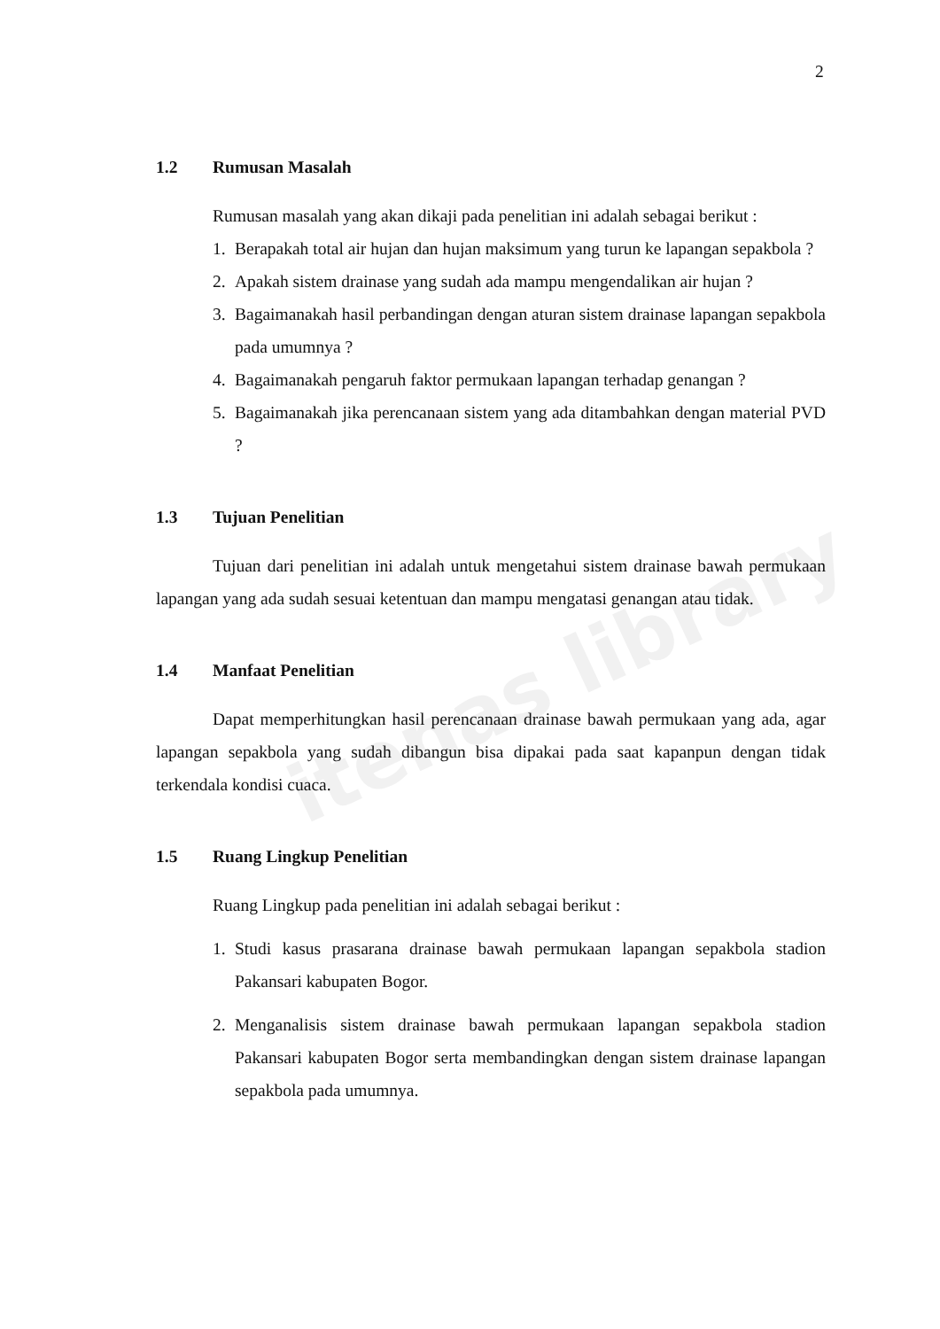itenas library
2
1.2 Rumusan Masalah
Rumusan masalah yang akan dikaji pada penelitian ini adalah sebagai berikut :
1. Berapakah total air hujan dan hujan maksimum yang turun ke lapangan sepakbola ?
2. Apakah sistem drainase yang sudah ada mampu mengendalikan air hujan ?
3. Bagaimanakah hasil perbandingan dengan aturan sistem drainase lapangan sepakbola pada umumnya ?
4. Bagaimanakah pengaruh faktor permukaan lapangan terhadap genangan ?
5. Bagaimanakah jika perencanaan sistem yang ada ditambahkan dengan material PVD ?
1.3 Tujuan Penelitian
Tujuan dari penelitian ini adalah untuk mengetahui sistem drainase bawah permukaan lapangan yang ada sudah sesuai ketentuan dan mampu mengatasi genangan atau tidak.
1.4 Manfaat Penelitian
Dapat memperhitungkan hasil perencanaan drainase bawah permukaan yang ada, agar lapangan sepakbola yang sudah dibangun bisa dipakai pada saat kapanpun dengan tidak terkendala kondisi cuaca.
1.5 Ruang Lingkup Penelitian
Ruang Lingkup pada penelitian ini adalah sebagai berikut :
1. Studi kasus prasarana drainase bawah permukaan lapangan sepakbola stadion Pakansari kabupaten Bogor.
2. Menganalisis sistem drainase bawah permukaan lapangan sepakbola stadion Pakansari kabupaten Bogor serta membandingkan dengan sistem drainase lapangan sepakbola pada umumnya.